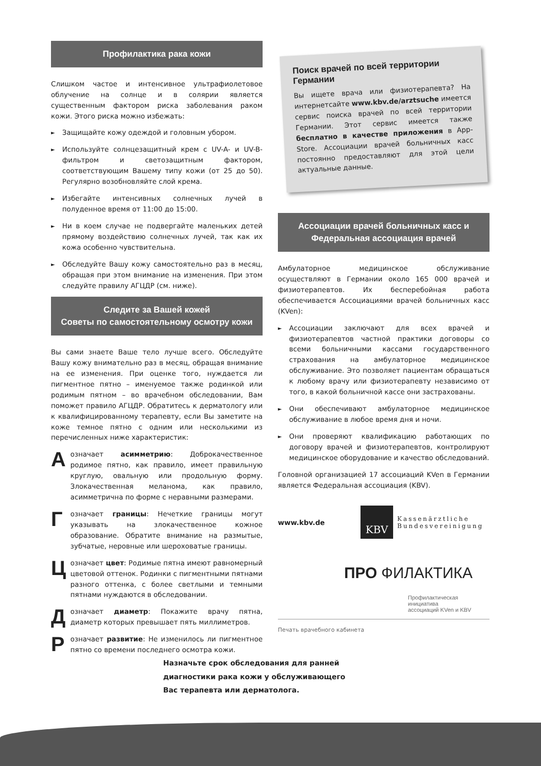Профилактика рака кожи
Слишком частое и интенсивное ультрафиолетовое облучение на солнце и в солярии является существенным фактором риска заболевания раком кожи. Этого риска можно избежать:
► Защищайте кожу одеждой и головным убором.
► Используйте солнцезащитный крем с UV-A- и UV-B-фильтром и светозащитным фактором, соответствующим Вашему типу кожи (от 25 до 50). Регулярно возобновляйте слой крема.
► Избегайте интенсивных солнечных лучей в полуденное время от 11:00 до 15:00.
► Ни в коем случае не подвергайте маленьких детей прямому воздействию солнечных лучей, так как их кожа особенно чувствительна.
► Обследуйте Вашу кожу самостоятельно раз в месяц, обращая при этом внимание на изменения. При этом следуйте правилу АГЦДР (см. ниже).
Следите за Вашей кожей
Советы по самостоятельному осмотру кожи
Вы сами знаете Ваше тело лучше всего. Обследуйте Вашу кожу внимательно раз в месяц, обращая внимание на ее изменения. При оценке того, нуждается ли пигментное пятно – именуемое также родинкой или родимым пятном – во врачебном обследовании, Вам поможет правило АГЦДР. Обратитесь к дерматологу или к квалифицированному терапевту, если Вы заметите на коже темное пятно с одним или несколькими из перечисленных ниже характеристик:
А
означает асимметрию: Доброкачественное родимое пятно, как правило, имеет правильную круглую, овальную или продольную форму. Злокачественная меланома, как правило, асимметрична по форме с неравными размерами.
Г
означает границы: Нечеткие границы могут указывать на злокачественное кожное образование. Обратите внимание на размытые, зубчатые, неровные или шероховатые границы.
Ц
означает цвет: Родимые пятна имеют равномерный цветовой оттенок. Родинки с пигментными пятнами разного оттенка, с более светлыми и темными пятнами нуждаются в обследовании.
Д
означает диаметр: Покажите врачу пятна, диаметр которых превышает пять миллиметров.
Р
означает развитие: Не изменилось ли пигментное пятно со времени последнего осмотра кожи.
Поиск врачей по всей территории Германии
Вы ищете врача или физиотерапевта? На интернетсайте www.kbv.de/arztsuche имеется сервис поиска врачей по всей территории Германии. Этот сервис имеется также бесплатно в качестве приложения в App-Store. Ассоциации врачей больничных касс постоянно предоставляют для этой цели актуальные данные.
Ассоциации врачей больничных касс и
Федеральная ассоциация врачей
Амбулаторное медицинское обслуживание осуществляют в Германии около 165 000 врачей и физиотерапевтов. Их бесперебойная работа обеспечивается Ассоциациями врачей больничных касс (KVen):
► Ассоциации заключают для всех врачей и физиотерапевтов частной практики договоры со всеми больничными кассами государственного страхования на амбулаторное медицинское обслуживание. Это позволяет пациентам обращаться к любому врачу или физиотерапевту независимо от того, в какой больничной кассе они застрахованы.
► Они обеспечивают амбулаторное медицинское обслуживание в любое время дня и ночи.
► Они проверяют квалификацию работающих по договору врачей и физиотерапевтов, контролируют медицинское оборудование и качество обследований.
Головной организацией 17 ассоциаций KVen в Германии является Федеральная ассоциация (KBV).
www.kbv.de
KBV
Kassenärztliche
Bundesvereinigung
ПРО ФИЛАКТИКА
Профилактическая инициатива
ассоциаций KVen и KBV
Печать врачебного кабинета
Назначьте срок обследования для ранней
диагностики рака кожи у обслуживающего
Вас терапевта или дерматолога.